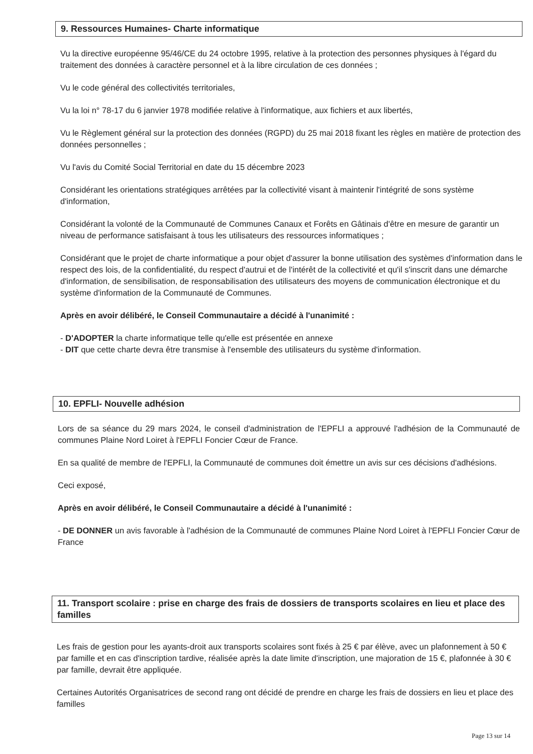9. Ressources Humaines- Charte informatique
Vu la directive européenne 95/46/CE du 24 octobre 1995, relative à la protection des personnes physiques à l'égard du traitement des données à caractère personnel et à la libre circulation de ces données ;
Vu le code général des collectivités territoriales,
Vu la loi n° 78-17 du 6 janvier 1978 modifiée relative à l'informatique, aux fichiers et aux libertés,
Vu le Règlement général sur la protection des données (RGPD) du 25 mai 2018 fixant les règles en matière de protection des données personnelles ;
Vu l'avis du Comité Social Territorial en date du 15 décembre 2023
Considérant les orientations stratégiques arrêtées par la collectivité visant à maintenir l'intégrité de sons système d'information,
Considérant la volonté de la Communauté de Communes Canaux et Forêts en Gâtinais d'être en mesure de garantir un niveau de performance satisfaisant à tous les utilisateurs des ressources informatiques ;
Considérant que le projet de charte informatique a pour objet d'assurer la bonne utilisation des systèmes d'information dans le respect des lois, de la confidentialité, du respect d'autrui et de l'intérêt de la collectivité et qu'il s'inscrit dans une démarche d'information, de sensibilisation, de responsabilisation des utilisateurs des moyens de communication électronique et du système d'information de la Communauté de Communes.
Après en avoir délibéré, le Conseil Communautaire a décidé à l'unanimité :
- D'ADOPTER la charte informatique telle qu'elle est présentée en annexe
- DIT que cette charte devra être transmise à l'ensemble des utilisateurs du système d'information.
10. EPFLI- Nouvelle adhésion
Lors de sa séance du 29 mars 2024, le conseil d'administration de l'EPFLI a approuvé l'adhésion de la Communauté de communes Plaine Nord Loiret à l'EPFLI Foncier Cœur de France.
En sa qualité de membre de l'EPFLI, la Communauté de communes doit émettre un avis sur ces décisions d'adhésions.
Ceci exposé,
Après en avoir délibéré, le Conseil Communautaire a décidé à l'unanimité :
- DE DONNER un avis favorable à l'adhésion de la Communauté de communes Plaine Nord Loiret à l'EPFLI Foncier Cœur de France
11. Transport scolaire : prise en charge des frais de dossiers de transports scolaires en lieu et place des familles
Les frais de gestion pour les ayants-droit aux transports scolaires sont fixés à 25 € par élève, avec un plafonnement à 50 € par famille et en cas d'inscription tardive, réalisée après la date limite d'inscription, une majoration de 15 €, plafonnée à 30 € par famille, devrait être appliquée.
Certaines Autorités Organisatrices de second rang ont décidé de prendre en charge les frais de dossiers en lieu et place des familles
Page 13 sur 14